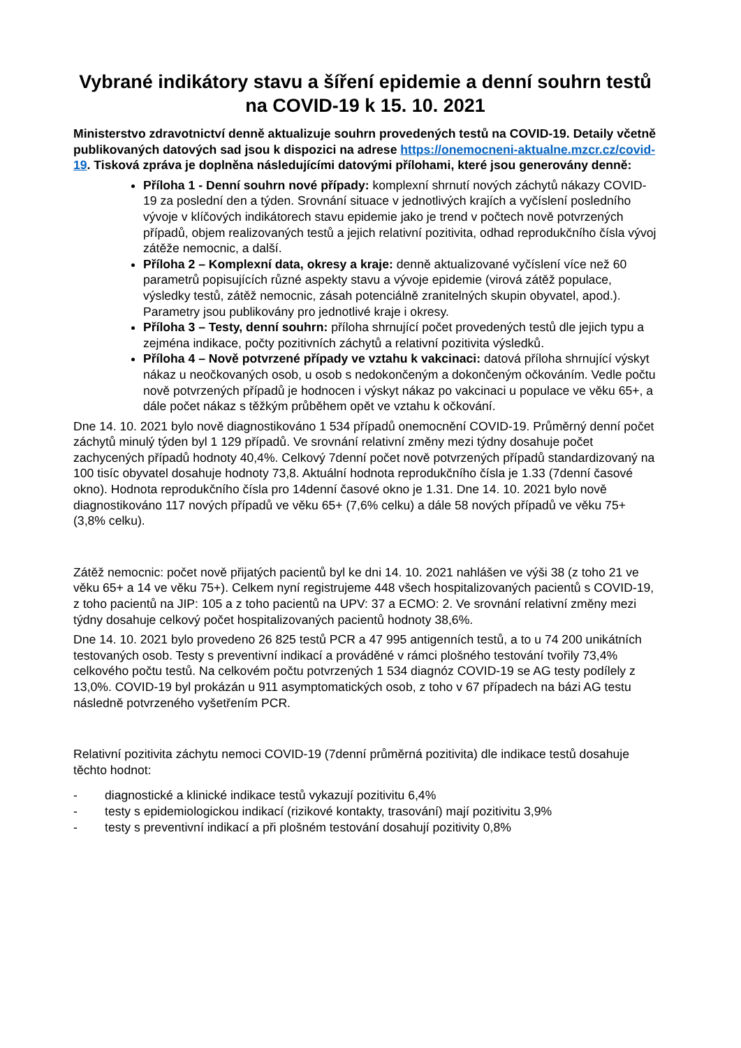Vybrané indikátory stavu a šíření epidemie a denní souhrn testů na COVID-19 k 15. 10. 2021
Ministerstvo zdravotnictví denně aktualizuje souhrn provedených testů na COVID-19. Detaily včetně publikovaných datových sad jsou k dispozici na adrese https://onemocneni-aktualne.mzcr.cz/covid-19. Tisková zpráva je doplněna následujícími datovými přílohami, které jsou generovány denně:
Příloha 1 - Denní souhrn nové případy: komplexní shrnutí nových záchytů nákazy COVID-19 za poslední den a týden. Srovnání situace v jednotlivých krajích a vyčíslení posledního vývoje v klíčových indikátorech stavu epidemie jako je trend v počtech nově potvrzených případů, objem realizovaných testů a jejich relativní pozitivita, odhad reprodukčního čísla vývoj zátěže nemocnic, a další.
Příloha 2 – Komplexní data, okresy a kraje: denně aktualizované vyčíslení více než 60 parametrů popisujících různé aspekty stavu a vývoje epidemie (virová zátěž populace, výsledky testů, zátěž nemocnic, zásah potenciálně zranitelných skupin obyvatel, apod.). Parametry jsou publikovány pro jednotlivé kraje i okresy.
Příloha 3 – Testy, denní souhrn: příloha shrnující počet provedených testů dle jejich typu a zejména indikace, počty pozitivních záchytů a relativní pozitivita výsledků.
Příloha 4 – Nově potvrzené případy ve vztahu k vakcinaci: datová příloha shrnující výskyt nákaz u neočkovaných osob, u osob s nedokončeným a dokončeným očkováním. Vedle počtu nově potvrzených případů je hodnocen i výskyt nákaz po vakcinaci u populace ve věku 65+, a dále počet nákaz s těžkým průběhem opět ve vztahu k očkování.
Dne 14. 10. 2021 bylo nově diagnostikováno 1 534 případů onemocnění COVID-19. Průměrný denní počet záchytů minulý týden byl 1 129 případů. Ve srovnání relativní změny mezi týdny dosahuje počet zachycených případů hodnoty 40,4%. Celkový 7denní počet nově potvrzených případů standardizovaný na 100 tisíc obyvatel dosahuje hodnoty 73,8. Aktuální hodnota reprodukčního čísla je 1.33 (7denní časové okno). Hodnota reprodukčního čísla pro 14denní časové okno je 1.31. Dne 14. 10. 2021 bylo nově diagnostikováno 117 nových případů ve věku 65+ (7,6% celku) a dále 58 nových případů ve věku 75+ (3,8% celku).
Zátěž nemocnic: počet nově přijatých pacientů byl ke dni 14. 10. 2021 nahlášen ve výši 38 (z toho 21 ve věku 65+ a 14 ve věku 75+). Celkem nyní registrujeme 448 všech hospitalizovaných pacientů s COVID-19, z toho pacientů na JIP: 105 a z toho pacientů na UPV: 37 a ECMO: 2. Ve srovnání relativní změny mezi týdny dosahuje celkový počet hospitalizovaných pacientů hodnoty 38,6%.
Dne 14. 10. 2021 bylo provedeno 26 825 testů PCR a 47 995 antigenních testů, a to u 74 200 unikátních testovaných osob. Testy s preventivní indikací a prováděné v rámci plošného testování tvořily 73,4% celkového počtu testů. Na celkovém počtu potvrzených 1 534 diagnóz COVID-19 se AG testy podílely z 13,0%. COVID-19 byl prokázán u 911 asymptomatických osob, z toho v 67 případech na bázi AG testu následně potvrzeného vyšetřením PCR.
Relativní pozitivita záchytu nemoci COVID-19 (7denní průměrná pozitivita) dle indikace testů dosahuje těchto hodnot:
- diagnostické a klinické indikace testů vykazují pozitivitu 6,4%
- testy s epidemiologickou indikací (rizikové kontakty, trasování) mají pozitivitu 3,9%
- testy s preventivní indikací a při plošném testování dosahují pozitivity 0,8%